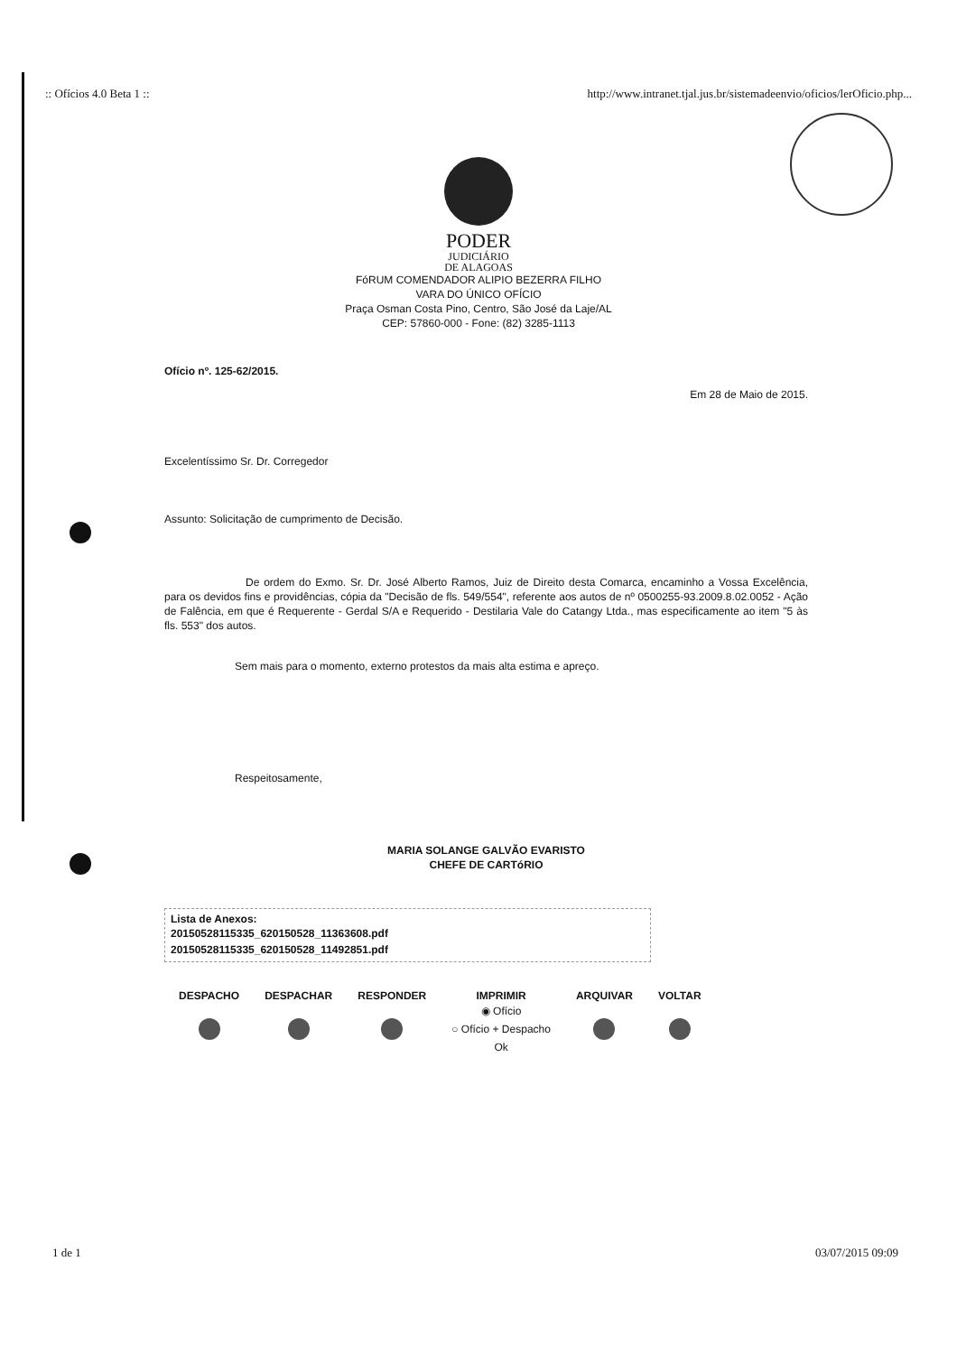:: Ofícios 4.0 Beta 1 :: http://www.intranet.tjal.jus.br/sistemadeenvio/oficios/lerOficio.php...
PODER
JUDICIÁRIO
DE ALAGOAS
FóRUM COMENDADOR ALIPIO BEZERRA FILHO
VARA DO ÚNICO OFÍCIO
Praça Osman Costa Pino, Centro, São José da Laje/AL
CEP: 57860-000 - Fone: (82) 3285-1113
Ofício nº. 125-62/2015.
Em 28 de Maio de 2015.
Excelentíssimo Sr. Dr. Corregedor
Assunto: Solicitação de cumprimento de Decisão.
De ordem do Exmo. Sr. Dr. José Alberto Ramos, Juiz de Direito desta Comarca, encaminho a Vossa Excelência, para os devidos fins e providências, cópia da "Decisão de fls. 549/554", referente aos autos de nº 0500255-93.2009.8.02.0052 - Ação de Falência, em que é Requerente - Gerdal S/A e Requerido - Destilaria Vale do Catangy Ltda., mas especificamente ao item "5 às fls. 553" dos autos.
Sem mais para o momento, externo protestos da mais alta estima e apreço.
Respeitosamente,
MARIA SOLANGE GALVÃO EVARISTO
CHEFE DE CARTóRIO
Lista de Anexos:
20150528115335_620150528_11363608.pdf
20150528115335_620150528_11492851.pdf
DESPACHO DESPACHAR RESPONDER IMPRIMIR
◉ Ofício
○ Ofício + Despacho
Ok
ARQUIVAR VOLTAR
1 de 1 03/07/2015 09:09